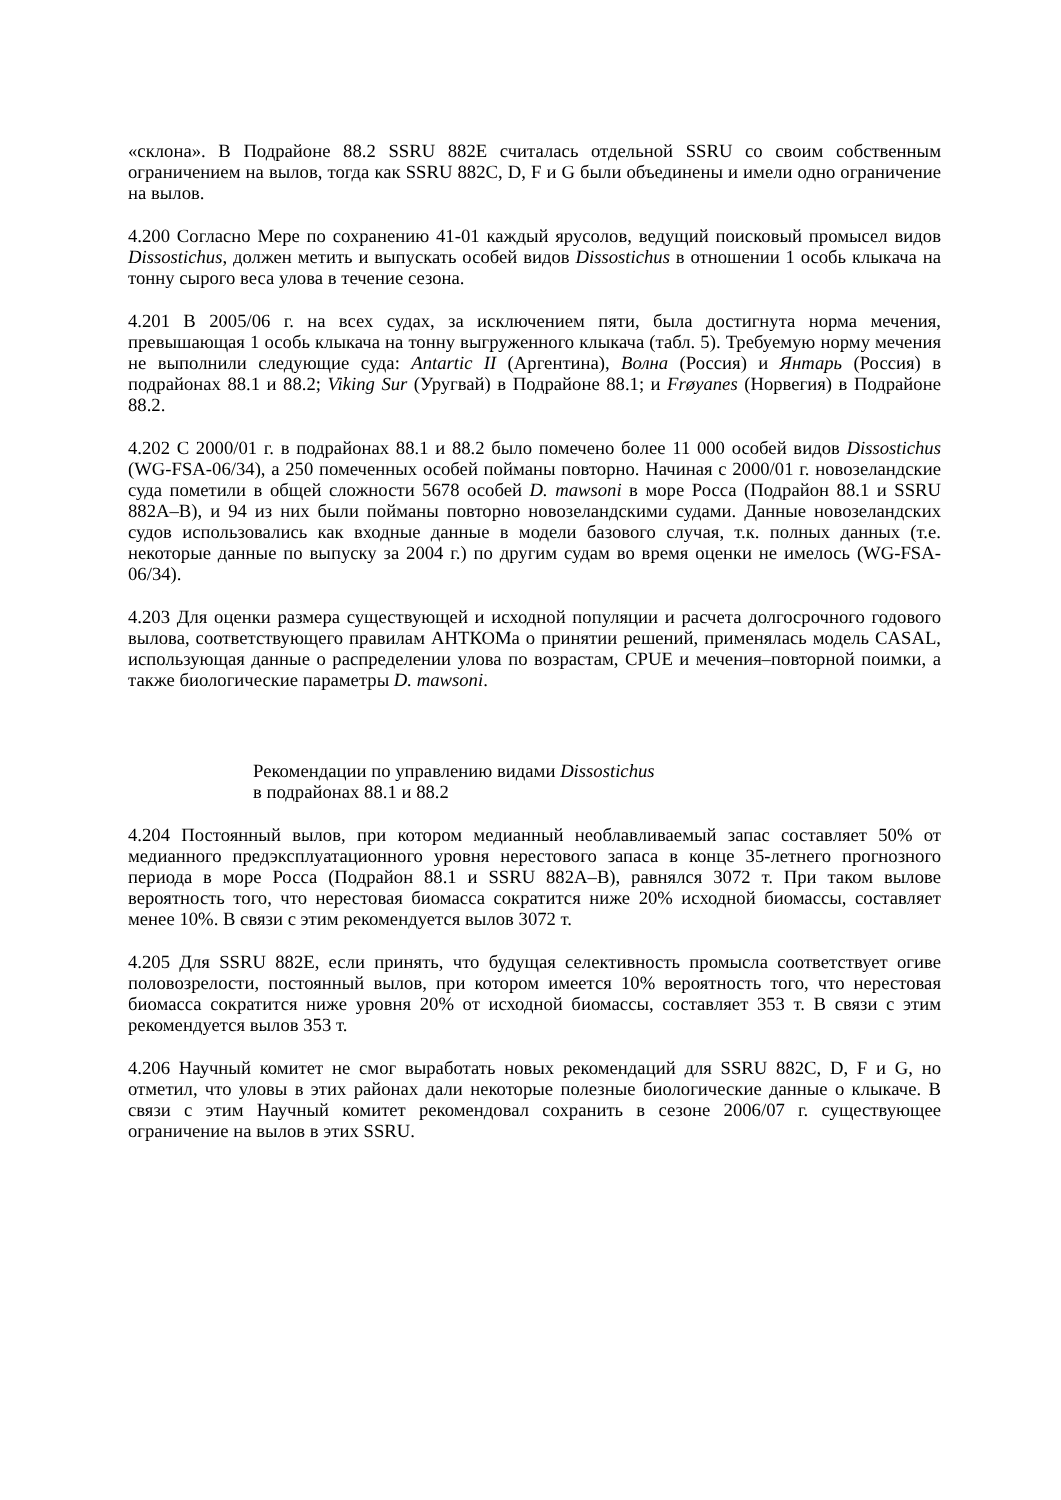«склона». В Подрайоне 88.2 SSRU 882E считалась отдельной SSRU со своим собственным ограничением на вылов, тогда как SSRU 882C, D, F и G были объединены и имели одно ограничение на вылов.
4.200 Согласно Мере по сохранению 41-01 каждый ярусолов, ведущий поисковый промысел видов Dissostichus, должен метить и выпускать особей видов Dissostichus в отношении 1 особь клыкача на тонну сырого веса улова в течение сезона.
4.201 В 2005/06 г. на всех судах, за исключением пяти, была достигнута норма мечения, превышающая 1 особь клыкача на тонну выгруженного клыкача (табл. 5). Требуемую норму мечения не выполнили следующие суда: Antartic II (Аргентина), Волна (Россия) и Янтарь (Россия) в подрайонах 88.1 и 88.2; Viking Sur (Уругвай) в Подрайоне 88.1; и Frøyanes (Норвегия) в Подрайоне 88.2.
4.202 С 2000/01 г. в подрайонах 88.1 и 88.2 было помечено более 11 000 особей видов Dissostichus (WG-FSA-06/34), а 250 помеченных особей пойманы повторно. Начиная с 2000/01 г. новозеландские суда пометили в общей сложности 5678 особей D. mawsoni в море Росса (Подрайон 88.1 и SSRU 882A–B), и 94 из них были пойманы повторно новозеландскими судами. Данные новозеландских судов использовались как входные данные в модели базового случая, т.к. полных данных (т.е. некоторые данные по выпуску за 2004 г.) по другим судам во время оценки не имелось (WG-FSA-06/34).
4.203 Для оценки размера существующей и исходной популяции и расчета долгосрочного годового вылова, соответствующего правилам АНТКОМа о принятии решений, применялась модель CASAL, использующая данные о распределении улова по возрастам, CPUE и мечения–повторной поимки, а также биологические параметры D. mawsoni.
Рекомендации по управлению видами Dissostichus
в подрайонах 88.1 и 88.2
4.204 Постоянный вылов, при котором медианный необлавливаемый запас составляет 50% от медианного предэксплуатационного уровня нерестового запаса в конце 35-летнего прогнозного периода в море Росса (Подрайон 88.1 и SSRU 882A–B), равнялся 3072 т. При таком вылове вероятность того, что нерестовая биомасса сократится ниже 20% исходной биомассы, составляет менее 10%. В связи с этим рекомендуется вылов 3072 т.
4.205 Для SSRU 882E, если принять, что будущая селективность промысла соответствует огиве половозрелости, постоянный вылов, при котором имеется 10% вероятность того, что нерестовая биомасса сократится ниже уровня 20% от исходной биомассы, составляет 353 т. В связи с этим рекомендуется вылов 353 т.
4.206 Научный комитет не смог выработать новых рекомендаций для SSRU 882C, D, F и G, но отметил, что уловы в этих районах дали некоторые полезные биологические данные о клыкаче. В связи с этим Научный комитет рекомендовал сохранить в сезоне 2006/07 г. существующее ограничение на вылов в этих SSRU.